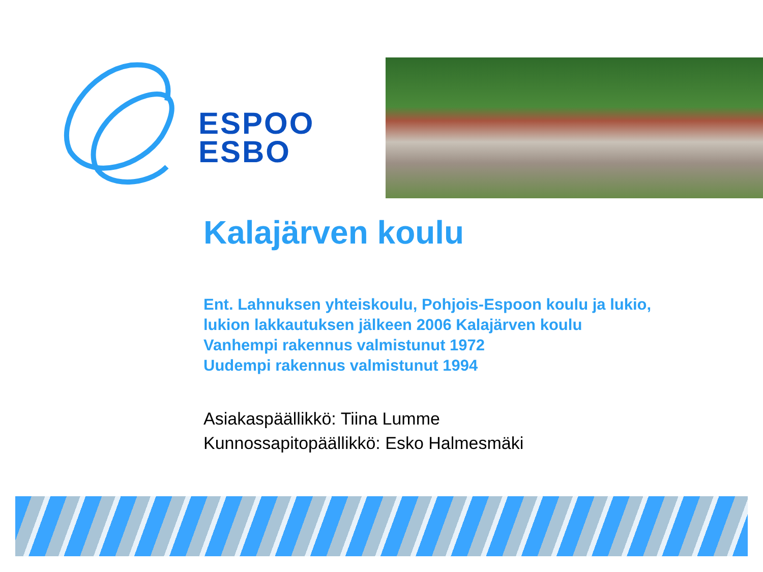ESPOO
ESBO
Kalajärven koulu
Ent. Lahnuksen yhteiskoulu, Pohjois-Espoon koulu ja lukio,
lukion lakkautuksen jälkeen 2006 Kalajärven koulu
Vanhempi rakennus valmistunut 1972
Uudempi rakennus valmistunut 1994
Asiakaspäällikkö: Tiina Lumme
Kunnossapitopäällikkö: Esko Halmesmäki